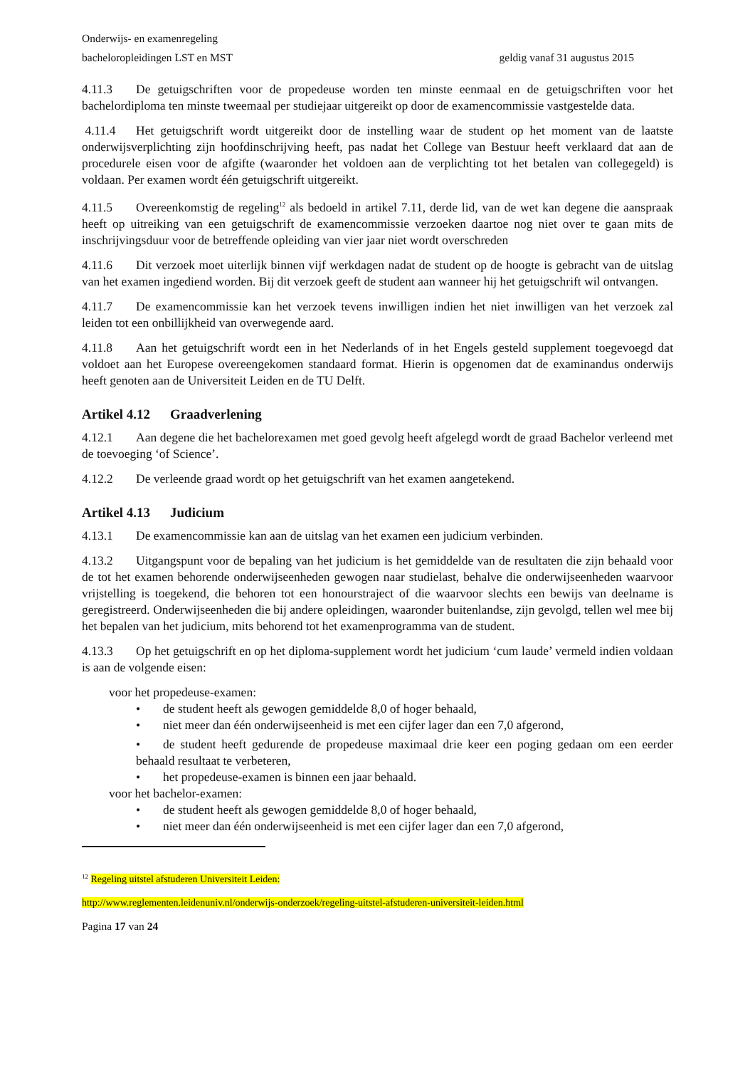Onderwijs- en examenregeling
bacheloropleidingen LST en MST geldig vanaf 31 augustus 2015
4.11.3 De getuigschriften voor de propedeuse worden ten minste eenmaal en de getuigschriften voor het bachelordiploma ten minste tweemaal per studiejaar uitgereikt op door de examencommissie vastgestelde data.
4.11.4 Het getuigschrift wordt uitgereikt door de instelling waar de student op het moment van de laatste onderwijsverplichting zijn hoofdinschrijving heeft, pas nadat het College van Bestuur heeft verklaard dat aan de procedurele eisen voor de afgifte (waaronder het voldoen aan de verplichting tot het betalen van collegegeld) is voldaan. Per examen wordt één getuigschrift uitgereikt.
4.11.5 Overeenkomstig de regeling<sup>12</sup> als bedoeld in artikel 7.11, derde lid, van de wet kan degene die aanspraak heeft op uitreiking van een getuigschrift de examencommissie verzoeken daartoe nog niet over te gaan mits de inschrijvingsduur voor de betreffende opleiding van vier jaar niet wordt overschreden
4.11.6 Dit verzoek moet uiterlijk binnen vijf werkdagen nadat de student op de hoogte is gebracht van de uitslag van het examen ingediend worden. Bij dit verzoek geeft de student aan wanneer hij het getuigschrift wil ontvangen.
4.11.7 De examencommissie kan het verzoek tevens inwilligen indien het niet inwilligen van het verzoek zal leiden tot een onbillijkheid van overwegende aard.
4.11.8 Aan het getuigschrift wordt een in het Nederlands of in het Engels gesteld supplement toegevoegd dat voldoet aan het Europese overeengekomen standaard format. Hierin is opgenomen dat de examinandus onderwijs heeft genoten aan de Universiteit Leiden en de TU Delft.
Artikel 4.12 Graadverlening
4.12.1 Aan degene die het bachelorexamen met goed gevolg heeft afgelegd wordt de graad Bachelor verleend met de toevoeging ‘of Science’.
4.12.2 De verleende graad wordt op het getuigschrift van het examen aangetekend.
Artikel 4.13 Judicium
4.13.1 De examencommissie kan aan de uitslag van het examen een judicium verbinden.
4.13.2 Uitgangspunt voor de bepaling van het judicium is het gemiddelde van de resultaten die zijn behaald voor de tot het examen behorende onderwijseenheden gewogen naar studielast, behalve die onderwijseenheden waarvoor vrijstelling is toegekend, die behoren tot een honourstraject of die waarvoor slechts een bewijs van deelname is geregistreerd. Onderwijseenheden die bij andere opleidingen, waaronder buitenlandse, zijn gevolgd, tellen wel mee bij het bepalen van het judicium, mits behorend tot het examenprogramma van de student.
4.13.3 Op het getuigschrift en op het diploma-supplement wordt het judicium ‘cum laude’ vermeld indien voldaan is aan de volgende eisen:
voor het propedeuse-examen:
• de student heeft als gewogen gemiddelde 8,0 of hoger behaald,
• niet meer dan één onderwijseenheid is met een cijfer lager dan een 7,0 afgerond,
• de student heeft gedurende de propedeuse maximaal drie keer een poging gedaan om een eerder behaald resultaat te verbeteren,
• het propedeuse-examen is binnen een jaar behaald.
voor het bachelor-examen:
• de student heeft als gewogen gemiddelde 8,0 of hoger behaald,
• niet meer dan één onderwijseenheid is met een cijfer lager dan een 7,0 afgerond,
<sup>12</sup> Regeling uitstel afstuderen Universiteit Leiden:
http://www.reglementen.leidenuniv.nl/onderwijs-onderzoek/regeling-uitstel-afstuderen-universiteit-leiden.html
Pagina 17 van 24